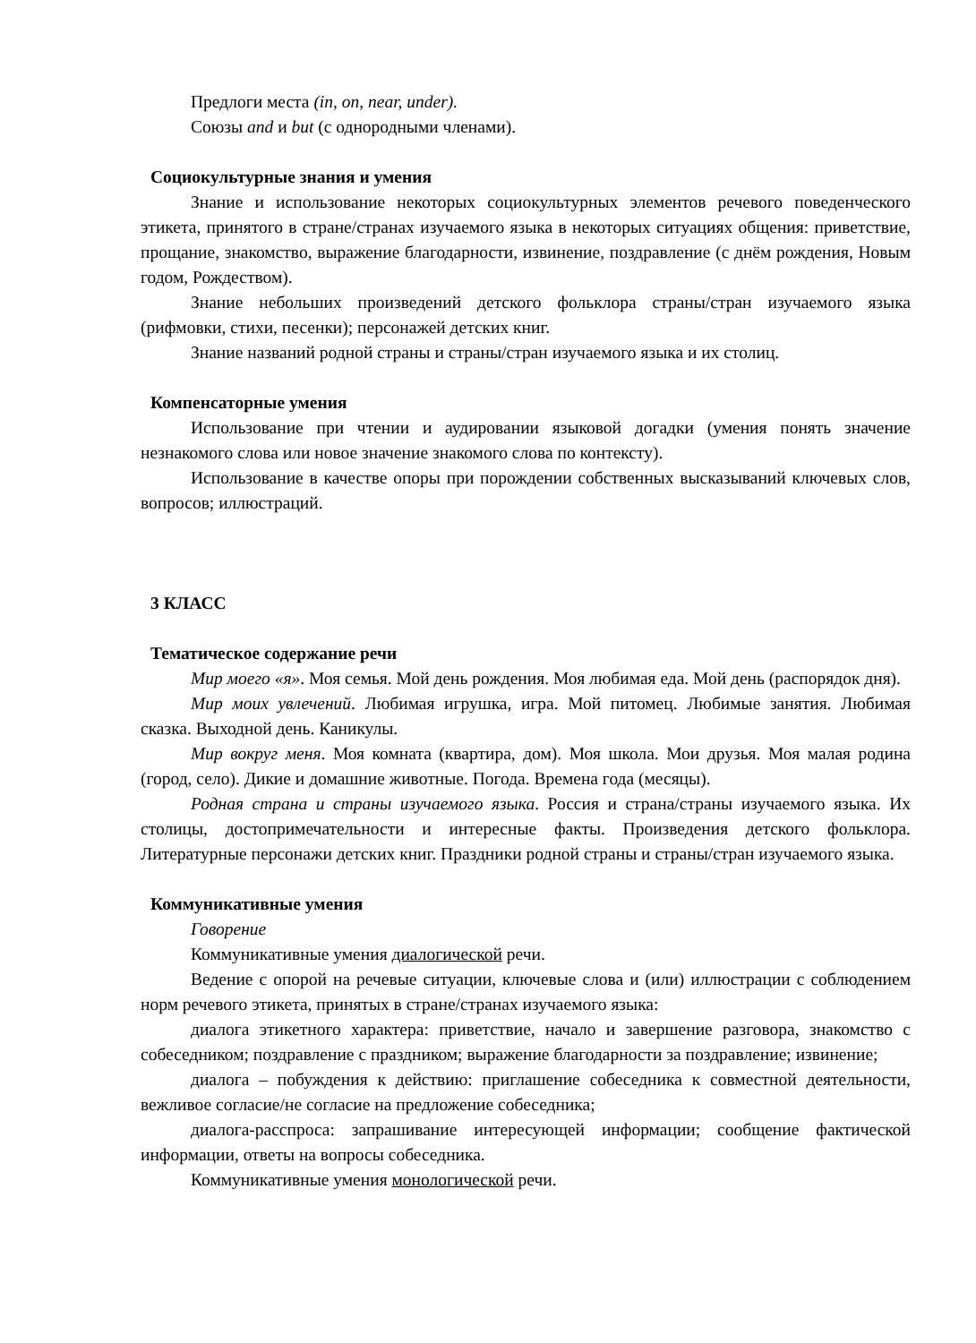Предлоги места (in, on, near, under).
Союзы and и but (с однородными членами).
Социокультурные знания и умения
Знание и использование некоторых социокультурных элементов речевого поведенческого этикета, принятого в стране/странах изучаемого языка в некоторых ситуациях общения: приветствие, прощание, знакомство, выражение благодарности, извинение, поздравление (с днём рождения, Новым годом, Рождеством).
Знание небольших произведений детского фольклора страны/стран изучаемого языка (рифмовки, стихи, песенки); персонажей детских книг.
Знание названий родной страны и страны/стран изучаемого языка и их столиц.
Компенсаторные умения
Использование при чтении и аудировании языковой догадки (умения понять значение незнакомого слова или новое значение знакомого слова по контексту).
Использование в качестве опоры при порождении собственных высказываний ключевых слов, вопросов; иллюстраций.
3 КЛАСС
Тематическое содержание речи
Мир моего «я». Моя семья. Мой день рождения. Моя любимая еда. Мой день (распорядок дня).
Мир моих увлечений. Любимая игрушка, игра. Мой питомец. Любимые занятия. Любимая сказка. Выходной день. Каникулы.
Мир вокруг меня. Моя комната (квартира, дом). Моя школа. Мои друзья. Моя малая родина (город, село). Дикие и домашние животные. Погода. Времена года (месяцы).
Родная страна и страны изучаемого языка. Россия и страна/страны изучаемого языка. Их столицы, достопримечательности и интересные факты. Произведения детского фольклора. Литературные персонажи детских книг. Праздники родной страны и страны/стран изучаемого языка.
Коммуникативные умения
Говорение
Коммуникативные умения диалогической речи.
Ведение с опорой на речевые ситуации, ключевые слова и (или) иллюстрации с соблюдением норм речевого этикета, принятых в стране/странах изучаемого языка:
диалога этикетного характера: приветствие, начало и завершение разговора, знакомство с собеседником; поздравление с праздником; выражение благодарности за поздравление; извинение;
диалога – побуждения к действию: приглашение собеседника к совместной деятельности, вежливое согласие/не согласие на предложение собеседника;
диалога-расспроса: запрашивание интересующей информации; сообщение фактической информации, ответы на вопросы собеседника.
Коммуникативные умения монологической речи.